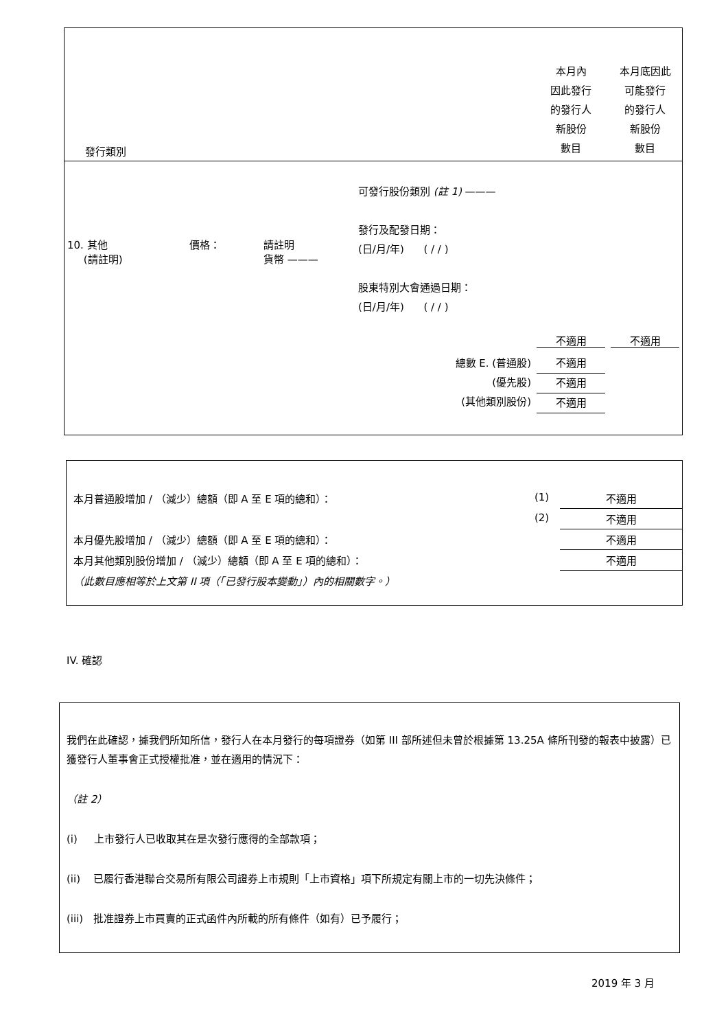| 發行類別 | | | | 本月內 因此發行 的發行人 新股份 數目 | 本月底因此 可能發行 的發行人 新股份 數目 |
| 10. 其他 (請註明) | 價格： | 請註明 貨幣 ——— | 可發行股份類別 (註 1) ——— 發行及配發日期： (日/月/年) ( / / ) 股東特別大會通過日期： (日/月/年) ( / / ) | 不適用 | 不適用 |
| 總數 E. (普通股) (優先股) (其他類別股份) | | | | 不適用 不適用 不適用 | |
| 本月普通股增加 / （減少）總額（即 A 至 E 項的總和）： | (1) | 不適用 |
| | (2) | 不適用 |
| 本月優先股增加 / （減少）總額（即 A 至 E 項的總和）： | | 不適用 |
| 本月其他類別股份增加 / （減少）總額（即 A 至 E 項的總和）： | | 不適用 |
| （此數目應相等於上文第 II 項（「已發行股本變動」）內的相關數字。） | | |
IV. 確認
我們在此確認，據我們所知所信，發行人在本月發行的每項證券（如第 III 部所述但未曾於根據第 13.25A 條所刊發的報表中披露）已獲發行人董事會正式授權批准，並在適用的情況下：
（註 2）
(i) 上市發行人已收取其在是次發行應得的全部款項；
(ii) 已履行香港聯合交易所有限公司證券上市規則「上市資格」項下所規定有關上市的一切先決條件；
(iii) 批准證券上市買賣的正式函件內所載的所有條件（如有）已予履行；
2019 年 3 月